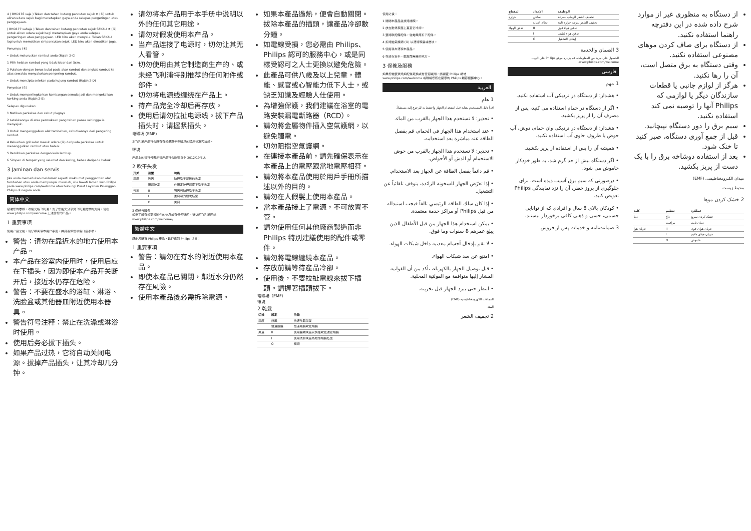4 ( BHD176 saja ) Tekan dan tahan butang pancutan sejuk ❄ (⑤) untuk aliran udara sejuk bagi menetapkan gaya anda selepas pengeringan atau penggayaan.
( BHD177 sahaja ) Tekan dan tahan butang pancutan sejuk SEKALI ❄ (⑤) untuk aliran udara sejuk bagi menetapkan gaya anda selepas pengeringan atau penggayaan. LED biru akan menyala. Tekan SEKALI lagi untuk mematikan ciri pancutan sejuk. LED biru akan dimatikan juga.
Penumpu (⑥)
• Untuk meluruskan rambut anda (Rajah 2-C)
1 Pilih helaian rambut yang tidak lebar dari 5cm.
2 Pulakan dengan berus bulat pada akar rambut dan angkat rambut ke atas sewaktu menyalurkan pengering rambut.
• Untuk mencipta selekan pada hujung rambut (Rajah 2-D)
Penyebar (⑦)
• Untuk memperlingkarkan kembangan semula jadi dan mengekalkan keriting anda (Rajah 2-E).
Selepas digunakan:
1 Matikan perkakas dan cabut plagnya.
2 Letakkannya di atas permukaan yang tahan panas sehingga ia menyejuk.
3 Untuk mengenggalkan alat tambahan, cabutkannya dari pengering rambut.
4 Keluarkan gril salur masuk udara (⑧) daripada perkakas untuk menanggalkan rambut atau habuk.
5 Bersihkan perkakas dengan kain lembap.
6 Simpan di tempat yang selamat dan kering, bebas daripada habuk.
3 Jaminan dan servis
Jika anda memerlukan maklumat seperti maklumat penggantian alat tambahan atau anda mempunyai masalah, sila lawati laman web Philips pada www.philips.com/welcome atau hubungi Pusat Layanan Pelanggan Philips di negara anda.
简体中文
感谢您的惠顾，欢迎光临飞利浦！为了您能充分享受飞利浦提供的支持，请在 www.philips.com/welcome 上注册您的产品。
1 重要事项
使用产品之前，请仔细阅读本用户手册，并妥善保管以备日后参考。
警告：请勿在靠近水的地方使用本产品。
本产品在浴室内使用时，使用后应在下插头，因为即使本产品开关断开后，接近水仍存在危险。
警告：不要在盛水的浴缸、淋浴、洗脸盆或其他器皿附近使用本器具。
警告符号注释：禁止在洗澡或淋浴时使用。
使用后务必拔下插头。
如果产品过热，它将自动关闭电源。拔掉产品插头，让其冷却几分钟。
请勿将本产品用于本手册中说明以外的任何其它用途。
请勿对假发使用本产品。
当产品连接了电源时，切勿让其无人看管。
切勿使用由其它制造商生产的、或未经飞利浦特别推荐的任何附件或部件。
切勿将电源线缠绕在产品上。
待产品完全冷却后再存放。
使用后请勿拉扯电源线。拔下产品插头时，请握紧插头。
电磁场 (EMF)
本飞利浦产品符合所有有关暴露于电磁场的适用标准和法规。
环境
产品上的该符号表示该产品符合欧盟指令 2012/19/EU。
2 吹干头发
| 开关 | 设置 | 功能 |
| --- | --- | --- |
| 温度 | 热风 | 快速吹干湿透的头发 |
| | 恒温护发 | 在恒定护理温度下吹干头发 |
| 气流 | II | 强风可快速吹干头发 |
| | I | 柔风可为短发造型 |
| | O | 关闭 |
3 保修与服务
如需了解有关更换附件的信息或有任何疑问，请访问飞利浦网站 www.philips.com/welcome。
繁體中文
感謝您購買 Philips 產品，歡迎來到 Philips 世界！
1 重要事項
警告：請勿在有水的附近使用本產品。
即使本產品已關閉，鄰近水分仍然存在風險。
使用本產品後必需拆除電源。
如果本產品過熱，便會自動關閉。拔除本產品的插頭，讓產品冷卻數分鐘。
如電線受損，您必需由 Philips、Philips 認可的服務中心，或是同樣受認可之人士更換以避免危險。
此產品可供八歲及以上兒童，體能、感官或心智能力低下人士，或缺乏知識及經驗人仕使用。
為增強保護，我們建議在浴室的電路安裝漏電斷路器（RCD）。
請勿將金屬物件插入空氣護網，以避免觸電。
切勿阻擋空氣護網。
在連接本產品前，請先確保表示在本產品上的電壓跟當地電壓相符。
請勿將本產品使用於用戶手冊所描述以外的目的。
請勿在人假髮上使用本產品。
當本產品接上了電源，不可放置不管。
請勿使用任何其他廠商製造而非 Philips 特別建議使用的配件或零件。
請勿將電線纏繞本產品。
存放前請等待產品冷卻。
使用後，不要拉扯電線來拔下插頭。請握著插頭拔下。
電磁場（EMF）
環境
2 乾髮
| 切換 | 設定 | 功能 |
| --- | --- | --- |
| 溫度 | 熱風 | 快速吹乾濕髮 |
| | 恒溫護髮 | 恒溫護髮吹乾頭髮 |
| 風量 | II | 使用強勁風量以快速吹乾濃密頭髮 |
| | I | 使用柔和風量為短薄頭髮造型 |
| | O | 關閉 |
使用之後：
1 關閉本產品並拔除插頭。
2 放在耐熱表面上直至它冷卻。
3 要除取配備配件，從電風筒拆下配件。
4 拆除進氣護網 (⑧) 以清除頭髮或塵埃。
5 使用濕布清潔本產品。
6 存放在安全、乾爽而無塵的地方。
3 保養及服務
如果您需要資訊如配件更換或有任何疑問，請瀏覽 Philips 網站 www.philips.com/welcome 或聯絡您所在國家的 Philips 顧客服務中心。
العربية
1 هام
اقرأ دليل المستخدم بعناية قبل استخدام الجهاز واحتفظ به للرجوع إليه مستقبلاً.
• تحذير: لا تستخدم هذا الجهاز بالقرب من الماء.
• عند استخدام هذا الجهاز في الحمام، قم بفصل الطاقة عنه مباشرة بعد استخدامه.
• تحذير: لا تستخدم هذا الجهاز بالقرب من حوض الاستحمام أو الدش أو الأحواض.
• قم دائماً بفصل الطاقة عن الجهاز بعد الاستخدام.
• إذا تعرّض الجهاز للسخونة الزائدة، يتوقف تلقائياً عن التشغيل.
• إذا كان سلك الطاقة الرئيسي تالفاً فيجب استبداله من قبل Philips أو مراكز خدمة معتمدة.
• يمكن استخدام هذا الجهاز من قبل الأطفال الذين يبلغ عمرهم 8 سنوات وما فوق.
• لا تقم بإدخال أجسام معدنية داخل شبكات الهواء.
• امتنع عن سد شبكات الهواء.
• قبل توصيل الجهاز بالكهرباء، تأكد من أن الفولتية المشار إليها متوافقة مع الفولتية المحلية.
• انتظر حتى يبرد الجهاز قبل تخزينه.
المجالات الكهرومغناطيسية (EMF)
البيئة
2 تجفيف الشعر
| الوظيفة | الإعداد | المفتاح |
| --- | --- | --- |
| تجفيف الشعر الرطب بسرعة | ساخن | حرارة |
| تجفيف الشعر بدرجة حرارة ثابتة | نظام العناية | |
| تدفق هواء قوي | II | تدفق الهواء |
| تدفق هواء لطيف | I | |
| إيقاف التشغيل | O | |
3 الضمان والخدمة
للحصول على مزيد من المعلومات، قم بزيارة موقع Philips على الويب www.philips.com/welcome.
فارسی
1 مهم
• هشدار: از دستگاه در نزدیکی آب استفاده نکنید.
• اگر از دستگاه در حمام استفاده می کنید، پس از مصرف آن را از پریز بکشید.
• هشدار: از دستگاه در نزدیکی وان حمام، دوش، آب حوض یا ظروف حاوی آب استفاده نکنید.
• همیشه آن را پس از استفاده از پریز بکشید.
• اگر دستگاه بیش از حد گرم شد، به طور خودکار خاموش می شود.
• درصورتی که سیم برق آسیب دیده است، برای جلوگیری از بروز خطر، آن را نزد نمایندگی Philips تعویض کنید.
• کودکان بالای 8 سال و افرادی که از توانایی جسمی، حسی و ذهنی کافی برخوردار نیستند.
3 ضمانت‌نامه و خدمات پس از فروش
از دستگاه به منظوری غیر از موارد شرح داده شده در این دفترچه راهنما استفاده نکنید.
از دستگاه برای صاف کردن موهای مصنوعی استفاده نکنید.
وقتی دستگاه به برق متصل است، آن را رها نکنید.
هرگز از لوازم جانبی یا قطعات سازندگان دیگر یا لوازمی که Philips آنها را توصیه نمی کند استفاده نکنید.
سیم برق را دور دستگاه نپیچانید.
قبل از جمع آوری دستگاه، صبر کنید تا خنک شود.
بعد از استفاده دوشاخه برق را با یک دست از پریز بکشید.
میدان الکترومغناطیسی (EMF)
محیط زیست
2 خشک کردن موها
| عملکرد | تنظیم | کلید |
| --- | --- | --- |
| خشک کردن سریع | داغ | دما |
| دمای ثابت | مراقبت | |
| جریان هوای قوی | II | جریان هوا |
| جریان هوای ملایم | I | |
| خاموش | O | |